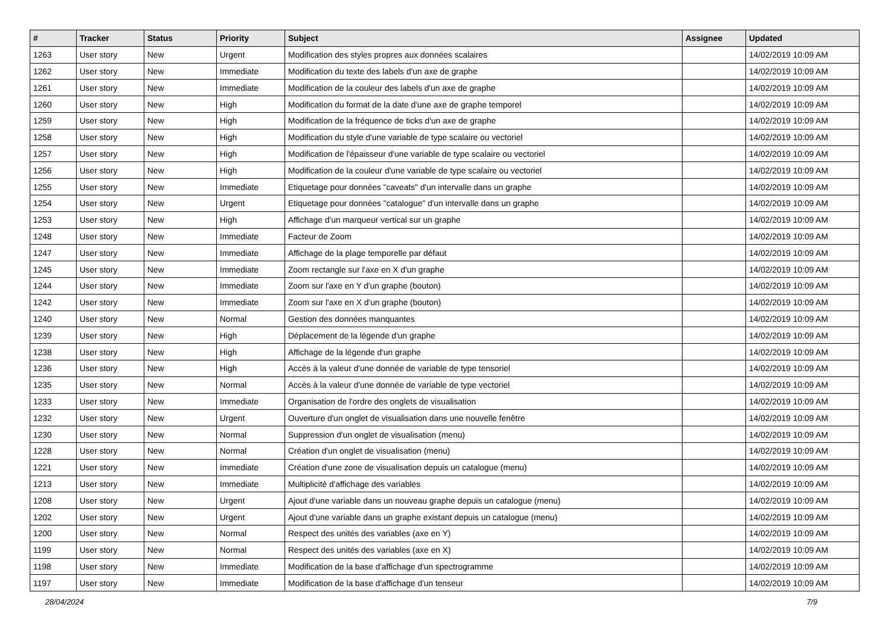| # | Tracker | Status | Priority | Subject | Assignee | Updated |
| --- | --- | --- | --- | --- | --- | --- |
| 1263 | User story | New | Urgent | Modification des styles propres aux données scalaires | | 14/02/2019 10:09 AM |
| 1262 | User story | New | Immediate | Modification du texte des labels d'un axe de graphe | | 14/02/2019 10:09 AM |
| 1261 | User story | New | Immediate | Modification de la couleur des labels d'un axe de graphe | | 14/02/2019 10:09 AM |
| 1260 | User story | New | High | Modification du format de la date d'une axe de graphe temporel | | 14/02/2019 10:09 AM |
| 1259 | User story | New | High | Modification de la fréquence de ticks d'un axe de graphe | | 14/02/2019 10:09 AM |
| 1258 | User story | New | High | Modification du style d'une variable de type scalaire ou vectoriel | | 14/02/2019 10:09 AM |
| 1257 | User story | New | High | Modification de l'épaisseur d'une variable de type scalaire ou vectoriel | | 14/02/2019 10:09 AM |
| 1256 | User story | New | High | Modification de la couleur d'une variable de type scalaire ou vectoriel | | 14/02/2019 10:09 AM |
| 1255 | User story | New | Immediate | Etiquetage pour données "caveats" d'un intervalle dans un graphe | | 14/02/2019 10:09 AM |
| 1254 | User story | New | Urgent | Etiquetage pour données "catalogue" d'un intervalle dans un graphe | | 14/02/2019 10:09 AM |
| 1253 | User story | New | High | Affichage d'un marqueur vertical sur un graphe | | 14/02/2019 10:09 AM |
| 1248 | User story | New | Immediate | Facteur de Zoom | | 14/02/2019 10:09 AM |
| 1247 | User story | New | Immediate | Affichage de la plage temporelle par défaut | | 14/02/2019 10:09 AM |
| 1245 | User story | New | Immediate | Zoom rectangle sur l'axe en X d'un graphe | | 14/02/2019 10:09 AM |
| 1244 | User story | New | Immediate | Zoom sur l'axe en Y d'un graphe (bouton) | | 14/02/2019 10:09 AM |
| 1242 | User story | New | Immediate | Zoom sur l'axe en X d'un graphe (bouton) | | 14/02/2019 10:09 AM |
| 1240 | User story | New | Normal | Gestion des données manquantes | | 14/02/2019 10:09 AM |
| 1239 | User story | New | High | Déplacement de la légende d'un graphe | | 14/02/2019 10:09 AM |
| 1238 | User story | New | High | Affichage de la légende d'un graphe | | 14/02/2019 10:09 AM |
| 1236 | User story | New | High | Accès à la valeur d'une donnée de variable de type tensoriel | | 14/02/2019 10:09 AM |
| 1235 | User story | New | Normal | Accès à la valeur d'une donnée de variable de type vectoriel | | 14/02/2019 10:09 AM |
| 1233 | User story | New | Immediate | Organisation de l'ordre des onglets de visualisation | | 14/02/2019 10:09 AM |
| 1232 | User story | New | Urgent | Ouverture d'un onglet de visualisation dans une nouvelle fenêtre | | 14/02/2019 10:09 AM |
| 1230 | User story | New | Normal | Suppression d'un onglet de visualisation (menu) | | 14/02/2019 10:09 AM |
| 1228 | User story | New | Normal | Création d'un onglet de visualisation (menu) | | 14/02/2019 10:09 AM |
| 1221 | User story | New | Immediate | Création d'une zone de visualisation depuis un catalogue (menu) | | 14/02/2019 10:09 AM |
| 1213 | User story | New | Immediate | Multiplicité d'affichage des variables | | 14/02/2019 10:09 AM |
| 1208 | User story | New | Urgent | Ajout d'une variable dans un nouveau graphe depuis un catalogue (menu) | | 14/02/2019 10:09 AM |
| 1202 | User story | New | Urgent | Ajout d'une variable dans un graphe existant depuis un catalogue (menu) | | 14/02/2019 10:09 AM |
| 1200 | User story | New | Normal | Respect des unités des variables (axe en Y) | | 14/02/2019 10:09 AM |
| 1199 | User story | New | Normal | Respect des unités des variables (axe en X) | | 14/02/2019 10:09 AM |
| 1198 | User story | New | Immediate | Modification de la base d'affichage d'un spectrogramme | | 14/02/2019 10:09 AM |
| 1197 | User story | New | Immediate | Modification de la base d'affichage d'un tenseur | | 14/02/2019 10:09 AM |
28/04/2024 7/9